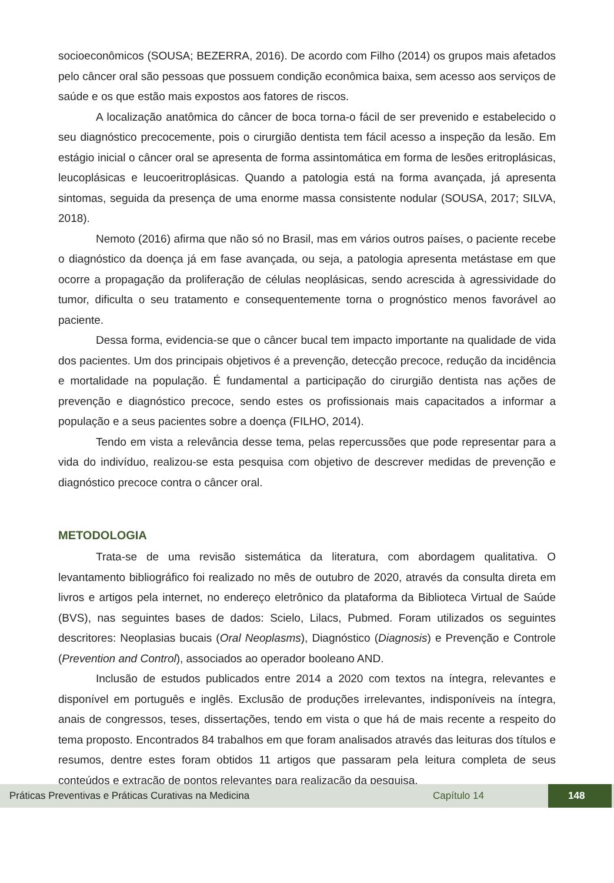socioeconômicos (SOUSA; BEZERRA, 2016). De acordo com Filho (2014) os grupos mais afetados pelo câncer oral são pessoas que possuem condição econômica baixa, sem acesso aos serviços de saúde e os que estão mais expostos aos fatores de riscos.
A localização anatômica do câncer de boca torna-o fácil de ser prevenido e estabelecido o seu diagnóstico precocemente, pois o cirurgião dentista tem fácil acesso a inspeção da lesão. Em estágio inicial o câncer oral se apresenta de forma assintomática em forma de lesões eritroplásicas, leucoplásicas e leucoeritroplásicas. Quando a patologia está na forma avançada, já apresenta sintomas, seguida da presença de uma enorme massa consistente nodular (SOUSA, 2017; SILVA, 2018).
Nemoto (2016) afirma que não só no Brasil, mas em vários outros países, o paciente recebe o diagnóstico da doença já em fase avançada, ou seja, a patologia apresenta metástase em que ocorre a propagação da proliferação de células neoplásicas, sendo acrescida à agressividade do tumor, dificulta o seu tratamento e consequentemente torna o prognóstico menos favorável ao paciente.
Dessa forma, evidencia-se que o câncer bucal tem impacto importante na qualidade de vida dos pacientes. Um dos principais objetivos é a prevenção, detecção precoce, redução da incidência e mortalidade na população. É fundamental a participação do cirurgião dentista nas ações de prevenção e diagnóstico precoce, sendo estes os profissionais mais capacitados a informar a população e a seus pacientes sobre a doença (FILHO, 2014).
Tendo em vista a relevância desse tema, pelas repercussões que pode representar para a vida do indivíduo, realizou-se esta pesquisa com objetivo de descrever medidas de prevenção e diagnóstico precoce contra o câncer oral.
METODOLOGIA
Trata-se de uma revisão sistemática da literatura, com abordagem qualitativa. O levantamento bibliográfico foi realizado no mês de outubro de 2020, através da consulta direta em livros e artigos pela internet, no endereço eletrônico da plataforma da Biblioteca Virtual de Saúde (BVS), nas seguintes bases de dados: Scielo, Lilacs, Pubmed. Foram utilizados os seguintes descritores: Neoplasias bucais (Oral Neoplasms), Diagnóstico (Diagnosis) e Prevenção e Controle (Prevention and Control), associados ao operador booleano AND.
Inclusão de estudos publicados entre 2014 a 2020 com textos na íntegra, relevantes e disponível em português e inglês. Exclusão de produções irrelevantes, indisponíveis na íntegra, anais de congressos, teses, dissertações, tendo em vista o que há de mais recente a respeito do tema proposto. Encontrados 84 trabalhos em que foram analisados através das leituras dos títulos e resumos, dentre estes foram obtidos 11 artigos que passaram pela leitura completa de seus conteúdos e extração de pontos relevantes para realização da pesquisa.
Práticas Preventivas e Práticas Curativas na Medicina Capítulo 14
148